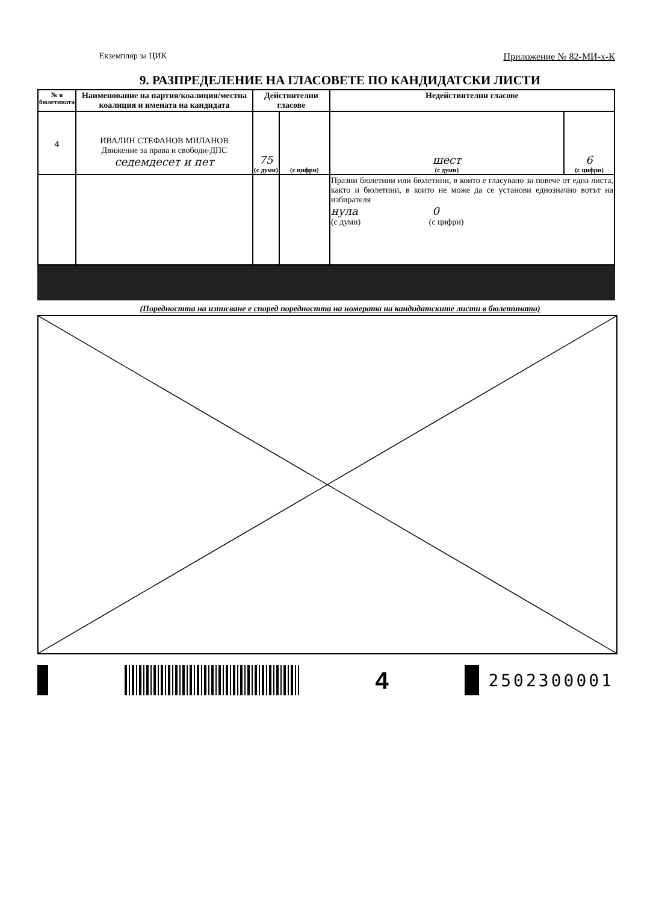Екземпляр за ЦИК Приложение № 82-МИ-х-К
9. РАЗПРЕДЕЛЕНИЕ НА ГЛАСОВЕТЕ ПО КАНДИДАТСКИ ЛИСТИ
| № в бюлетината | Наименование на партия/коалиция/местна коалиция и имената на кандидата | Действителни гласове | | Недействителни гласове | |
| --- | --- | --- | --- | --- | --- |
| 4 | ИВАЛИН СТЕФАНОВ МИЛАНОВ Движение за права и свободи-ДПС седемдесет и пет | 75 (с думи) | (с цифри) | шест (с думи) | 6 (с цифри) |
| | | | | Празни бюлетини или бюлетини, в които е гласувано за повече от една листа, както и бюлетини, в които не може да се установи еднозначно вотът на избирателя нула 0 (с думи) (с цифри) | |
(Поредността на изписване е според поредността на номерата на кандидатските листи в бюлетината)
4
2502300001